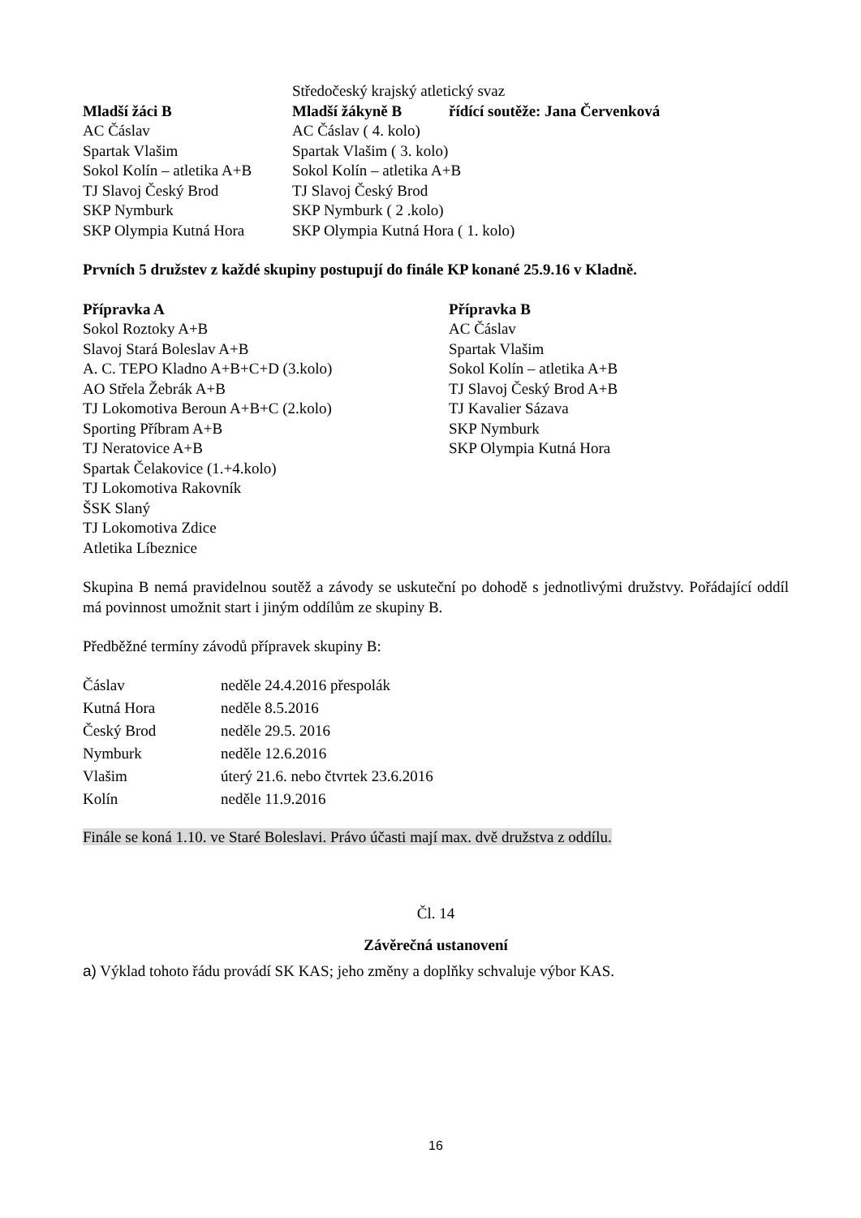Středočeský krajský atletický svaz
Mladší žáci B Mladší žákyně B řídící soutěže: Jana Červenková
AC Čáslav AC Čáslav ( 4. kolo)
Spartak Vlašim Spartak Vlašim ( 3. kolo)
Sokol Kolín – atletika A+B
Sokol Kolín – atletika A+B
TJ Slavoj Český Brod TJ Slavoj Český Brod
SKP Nymburk SKP Nymburk ( 2 .kolo)
SKP Olympia Kutná Hora SKP Olympia Kutná Hora ( 1. kolo)
Prvních 5 družstev z každé skupiny postupují do finále KP konané 25.9.16 v Kladně.
Přípravka A
Sokol Roztoky A+B
Slavoj Stará Boleslav A+B
A. C. TEPO Kladno A+B+C+D (3.kolo)
AO Střela Žebrák A+B
TJ Lokomotiva Beroun A+B+C (2.kolo)
Sporting Příbram A+B
TJ Neratovice A+B
Spartak Čelakovice (1.+4.kolo)
TJ Lokomotiva Rakovník
ŠSK Slaný
TJ Lokomotiva Zdice
Atletika Líbeznice
Přípravka B
AC Čáslav
Spartak Vlašim
Sokol Kolín – atletika A+B
TJ Slavoj Český Brod A+B
TJ Kavalier Sázava
SKP Nymburk
SKP Olympia Kutná Hora
Skupina B nemá pravidelnou soutěž a závody se uskuteční po dohodě s jednotlivými družstvy. Pořádající oddíl má povinnost umožnit start i jiným oddílům ze skupiny B.
Předběžné termíny závodů přípravek skupiny B:
Čáslav neděle 24.4.2016 přespolák
Kutná Hora neděle 8.5.2016
Český Brod neděle 29.5. 2016
Nymburk neděle 12.6.2016
Vlašim úterý 21.6. nebo čtvrtek 23.6.2016
Kolín neděle 11.9.2016
Finále se koná 1.10. ve Staré Boleslavi. Právo účasti mají max. dvě družstva z oddílu.
Čl. 14
Závěrečná ustanovení
a) Výklad tohoto řádu provádí SK KAS; jeho změny a doplňky schvaluje výbor KAS.
16